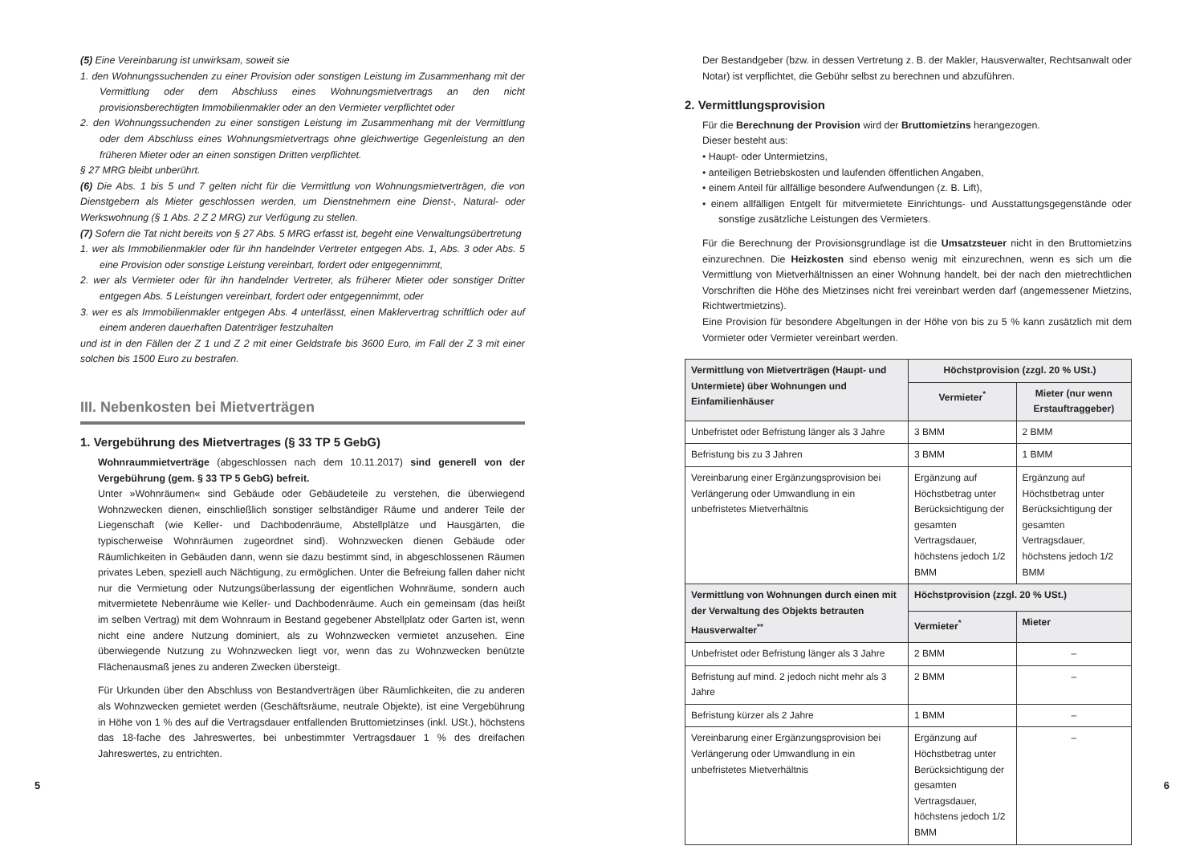(5) Eine Vereinbarung ist unwirksam, soweit sie
1. den Wohnungssuchenden zu einer Provision oder sonstigen Leistung im Zusammenhang mit der Vermittlung oder dem Abschluss eines Wohnungsmietvertrags an den nicht provisionsberechtigten Immobilienmakler oder an den Vermieter verpflichtet oder
2. den Wohnungssuchenden zu einer sonstigen Leistung im Zusammenhang mit der Vermittlung oder dem Abschluss eines Wohnungsmietvertrags ohne gleichwertige Gegenleistung an den früheren Mieter oder an einen sonstigen Dritten verpflichtet.
§ 27 MRG bleibt unberührt.
(6) Die Abs. 1 bis 5 und 7 gelten nicht für die Vermittlung von Wohnungsmietverträgen, die von Dienstgebern als Mieter geschlossen werden, um Dienstnehmern eine Dienst-, Natural- oder Werkswohnung (§ 1 Abs. 2 Z 2 MRG) zur Verfügung zu stellen.
(7) Sofern die Tat nicht bereits von § 27 Abs. 5 MRG erfasst ist, begeht eine Verwaltungsübertretung
1. wer als Immobilienmakler oder für ihn handelnder Vertreter entgegen Abs. 1, Abs. 3 oder Abs. 5 eine Provision oder sonstige Leistung vereinbart, fordert oder entgegennimmt,
2. wer als Vermieter oder für ihn handelnder Vertreter, als früherer Mieter oder sonstiger Dritter entgegen Abs. 5 Leistungen vereinbart, fordert oder entgegennimmt, oder
3. wer es als Immobilienmakler entgegen Abs. 4 unterlässt, einen Maklervertrag schriftlich oder auf einem anderen dauerhaften Datenträger festzuhalten
und ist in den Fällen der Z 1 und Z 2 mit einer Geldstrafe bis 3600 Euro, im Fall der Z 3 mit einer solchen bis 1500 Euro zu bestrafen.
III. Nebenkosten bei Mietverträgen
1. Vergebührung des Mietvertrages (§ 33 TP 5 GebG)
Wohnraummietverträge (abgeschlossen nach dem 10.11.2017) sind generell von der Vergebührung (gem. § 33 TP 5 GebG) befreit.
Unter »Wohnräumen« sind Gebäude oder Gebäudeteile zu verstehen, die überwiegend Wohnzwecken dienen, einschließlich sonstiger selbständiger Räume und anderer Teile der Liegenschaft (wie Keller- und Dachbodenräume, Abstellplätze und Hausgärten, die typischerweise Wohnräumen zugeordnet sind). Wohnzwecken dienen Gebäude oder Räumlichkeiten in Gebäuden dann, wenn sie dazu bestimmt sind, in abgeschlossenen Räumen privates Leben, speziell auch Nächtigung, zu ermöglichen. Unter die Befreiung fallen daher nicht nur die Vermietung oder Nutzungsüberlassung der eigentlichen Wohnräume, sondern auch mitvermietete Nebenräume wie Keller- und Dachbodenräume. Auch ein gemeinsam (das heißt im selben Vertrag) mit dem Wohnraum in Bestand gegebener Abstellplatz oder Garten ist, wenn nicht eine andere Nutzung dominiert, als zu Wohnzwecken vermietet anzusehen. Eine überwiegende Nutzung zu Wohnzwecken liegt vor, wenn das zu Wohnzwecken benützte Flächenausmaß jenes zu anderen Zwecken übersteigt.
Für Urkunden über den Abschluss von Bestandverträgen über Räumlichkeiten, die zu anderen als Wohnzwecken gemietet werden (Geschäftsräume, neutrale Objekte), ist eine Vergebührung in Höhe von 1 % des auf die Vertragsdauer entfallenden Bruttomietzinses (inkl. USt.), höchstens das 18-fache des Jahreswertes, bei unbestimmter Vertragsdauer 1 % des dreifachen Jahreswertes, zu entrichten.
5
Der Bestandgeber (bzw. in dessen Vertretung z. B. der Makler, Hausverwalter, Rechtsanwalt oder Notar) ist verpflichtet, die Gebühr selbst zu berechnen und abzuführen.
2. Vermittlungsprovision
Für die Berechnung der Provision wird der Bruttomietzins herangezogen.
Dieser besteht aus:
• Haupt- oder Untermietzins,
• anteiligen Betriebskosten und laufenden öffentlichen Angaben,
• einem Anteil für allfällige besondere Aufwendungen (z. B. Lift),
• einem allfälligen Entgelt für mitvermietete Einrichtungs- und Ausstattungsgegenstände oder sonstige zusätzliche Leistungen des Vermieters.
Für die Berechnung der Provisionsgrundlage ist die Umsatzsteuer nicht in den Bruttomietzins einzurechnen. Die Heizkosten sind ebenso wenig mit einzurechnen, wenn es sich um die Vermittlung von Mietverhältnissen an einer Wohnung handelt, bei der nach den mietrechtlichen Vorschriften die Höhe des Mietzinses nicht frei vereinbart werden darf (angemessener Mietzins, Richtwertmietzins).
Eine Provision für besondere Abgeltungen in der Höhe von bis zu 5 % kann zusätzlich mit dem Vormieter oder Vermieter vereinbart werden.
| Vermittlung von Mietverträgen (Haupt- und Untermiete) über Wohnungen und Einfamilienhäuser | Höchstprovision (zzgl. 20 % USt.) | |
| --- | --- | --- |
| | Vermieter<sup>*</sup> | Mieter (nur wenn Erstauftraggeber) |
| Unbefristet oder Befristung länger als 3 Jahre | 3 BMM | 2 BMM |
| Befristung bis zu 3 Jahren | 3 BMM | 1 BMM |
| Vereinbarung einer Ergänzungsprovision bei Verlängerung oder Umwandlung in ein unbefristetes Mietverhältnis | Ergänzung auf Höchstbetrag unter Berücksichtigung der gesamten Vertragsdauer, höchstens jedoch 1/2 BMM | Ergänzung auf Höchstbetrag unter Berücksichtigung der gesamten Vertragsdauer, höchstens jedoch 1/2 BMM |
| Vermittlung von Wohnungen durch einen mit der Verwaltung des Objekts betrauten Hausverwalter<sup>**</sup> | Höchstprovision (zzgl. 20 % USt.) | |
| | Vermieter<sup>*</sup> | Mieter |
| Unbefristet oder Befristung länger als 3 Jahre | 2 BMM | – |
| Befristung auf mind. 2 jedoch nicht mehr als 3 Jahre | 2 BMM | – |
| Befristung kürzer als 2 Jahre | 1 BMM | – |
| Vereinbarung einer Ergänzungsprovision bei Verlängerung oder Umwandlung in ein unbefristetes Mietverhältnis | Ergänzung auf Höchstbetrag unter Berücksichtigung der gesamten Vertragsdauer, höchstens jedoch 1/2 BMM | – |
6